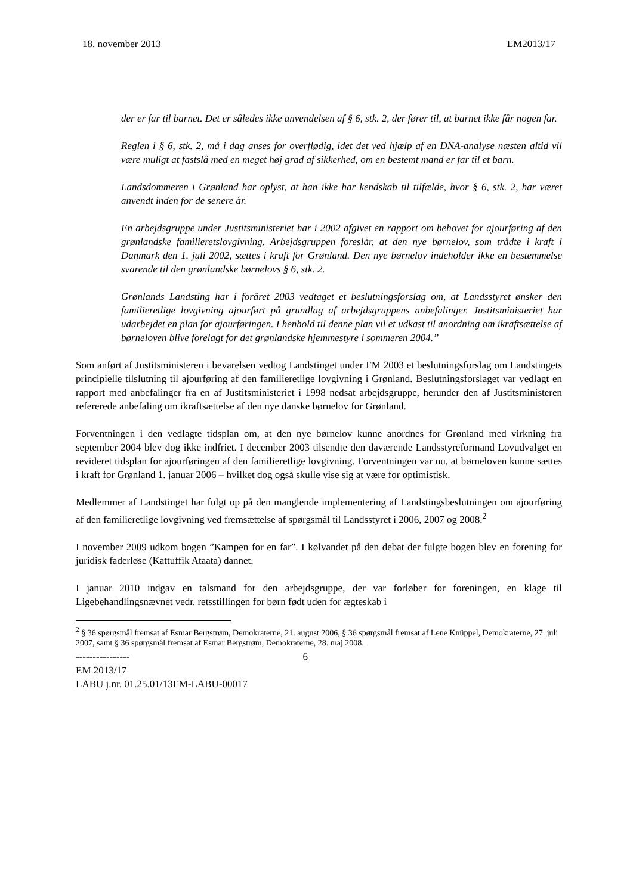18. november 2013 EM2013/17
der er far til barnet. Det er således ikke anvendelsen af § 6, stk. 2, der fører til, at barnet ikke får nogen far.
Reglen i § 6, stk. 2, må i dag anses for overflødig, idet det ved hjælp af en DNA-analyse næsten altid vil være muligt at fastslå med en meget høj grad af sikkerhed, om en bestemt mand er far til et barn.
Landsdommeren i Grønland har oplyst, at han ikke har kendskab til tilfælde, hvor § 6, stk. 2, har været anvendt inden for de senere år.
En arbejdsgruppe under Justitsministeriet har i 2002 afgivet en rapport om behovet for ajourføring af den grønlandske familieretslovgivning. Arbejdsgruppen foreslår, at den nye børnelov, som trådte i kraft i Danmark den 1. juli 2002, sættes i kraft for Grønland. Den nye børnelov indeholder ikke en bestemmelse svarende til den grønlandske børnelovs § 6, stk. 2.
Grønlands Landsting har i foråret 2003 vedtaget et beslutningsforslag om, at Landsstyret ønsker den familieretlige lovgivning ajourført på grundlag af arbejdsgruppens anbefalinger. Justitsministeriet har udarbejdet en plan for ajourføringen. I henhold til denne plan vil et udkast til anordning om ikraftsættelse af børneloven blive forelagt for det grønlandske hjemmestyre i sommeren 2004.”
Som anført af Justitsministeren i bevarelsen vedtog Landstinget under FM 2003 et beslutningsforslag om Landstingets principielle tilslutning til ajourføring af den familieretlige lovgivning i Grønland. Beslutningsforslaget var vedlagt en rapport med anbefalinger fra en af Justitsministeriet i 1998 nedsat arbejdsgruppe, herunder den af Justitsministeren refererede anbefaling om ikraftsættelse af den nye danske børnelov for Grønland.
Forventningen i den vedlagte tidsplan om, at den nye børnelov kunne anordnes for Grønland med virkning fra september 2004 blev dog ikke indfriet. I december 2003 tilsendte den daværende Landsstyreformand Lovudvalget en revideret tidsplan for ajourføringen af den familieretlige lovgivning. Forventningen var nu, at børneloven kunne sættes i kraft for Grønland 1. januar 2006 – hvilket dog også skulle vise sig at være for optimistisk.
Medlemmer af Landstinget har fulgt op på den manglende implementering af Landstingsbeslutningen om ajourføring af den familieretlige lovgivning ved fremsættelse af spørgsmål til Landsstyret i 2006, 2007 og 2008.<sup>2</sup>
I november 2009 udkom bogen ”Kampen for en far”. I kølvandet på den debat der fulgte bogen blev en forening for juridisk faderløse (Kattuffik Ataata) dannet.
I januar 2010 indgav en talsmand for den arbejdsgruppe, der var forløber for foreningen, en klage til Ligebehandlingsnævnet vedr. retsstillingen for børn født uden for ægteskab i
<sup>2</sup> § 36 spørgsmål fremsat af Esmar Bergstrøm, Demokraterne, 21. august 2006, § 36 spørgsmål fremsat af Lene Knüppel, Demokraterne, 27. juli 2007, samt § 36 spørgsmål fremsat af Esmar Bergstrøm, Demokraterne, 28. maj 2008.
---------------- 6
EM 2013/17
LABU j.nr. 01.25.01/13EM-LABU-00017